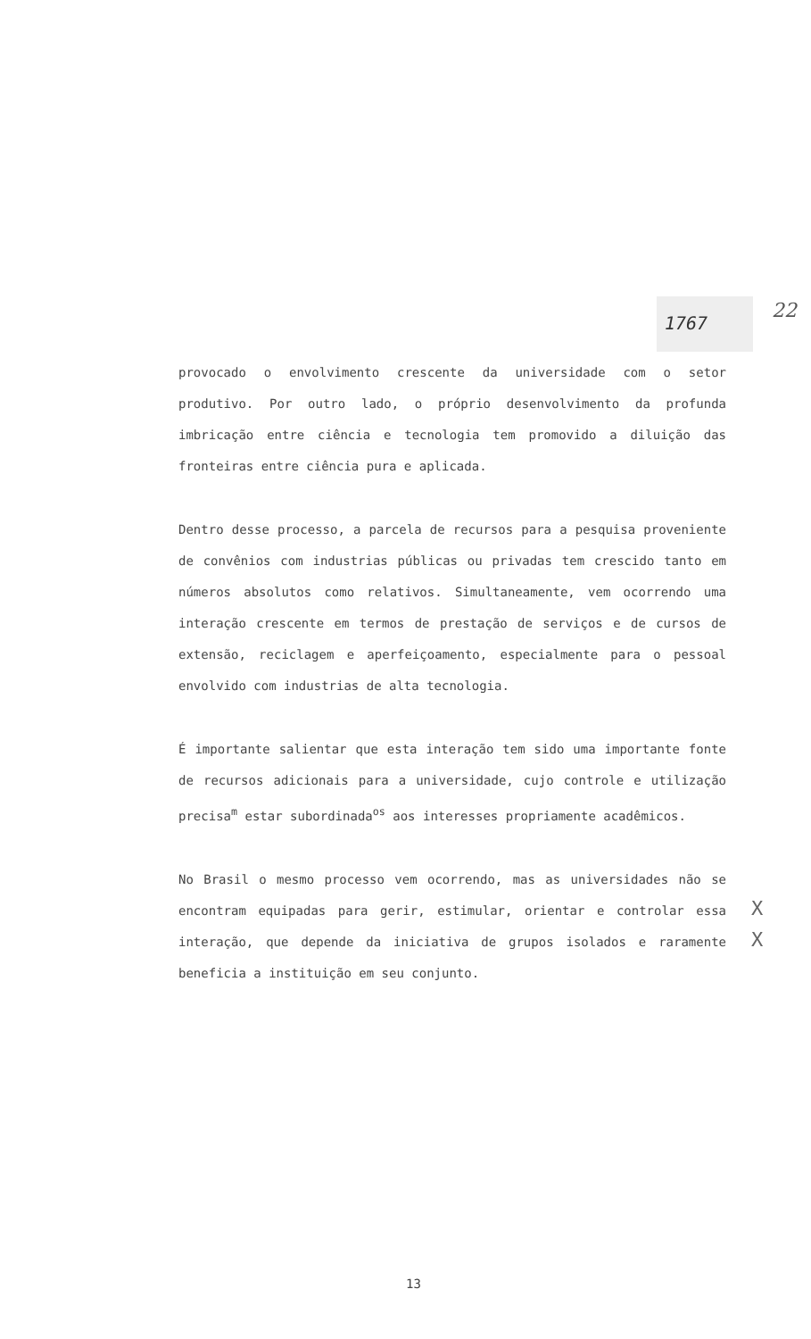1767
22
provocado o envolvimento crescente da universidade com o setor produtivo. Por outro lado, o próprio desenvolvimento da profunda imbricação entre ciência e tecnologia tem promovido a diluição das fronteiras entre ciência pura e aplicada.
Dentro desse processo, a parcela de recursos para a pesquisa proveniente de convênios com industrias públicas ou privadas tem crescido tanto em números absolutos como relativos. Simultaneamente, vem ocorrendo uma interação crescente em termos de prestação de serviços e de cursos de extensão, reciclagem e aperfeiçoamento, especialmente para o pessoal envolvido com industrias de alta tecnologia.
É importante salientar que esta interação tem sido uma importante fonte de recursos adicionais para a universidade, cujo controle e utilização precisa<sup>m</sup> estar subordinada<sup>os</sup> aos interesses propriamente acadêmicos.
No Brasil o mesmo processo vem ocorrendo, mas as universidades não se encontram equipadas para gerir, estimular, orientar e controlar essa interação, que depende da iniciativa de grupos isolados e raramente beneficia a instituição em seu conjunto.
X
X
13